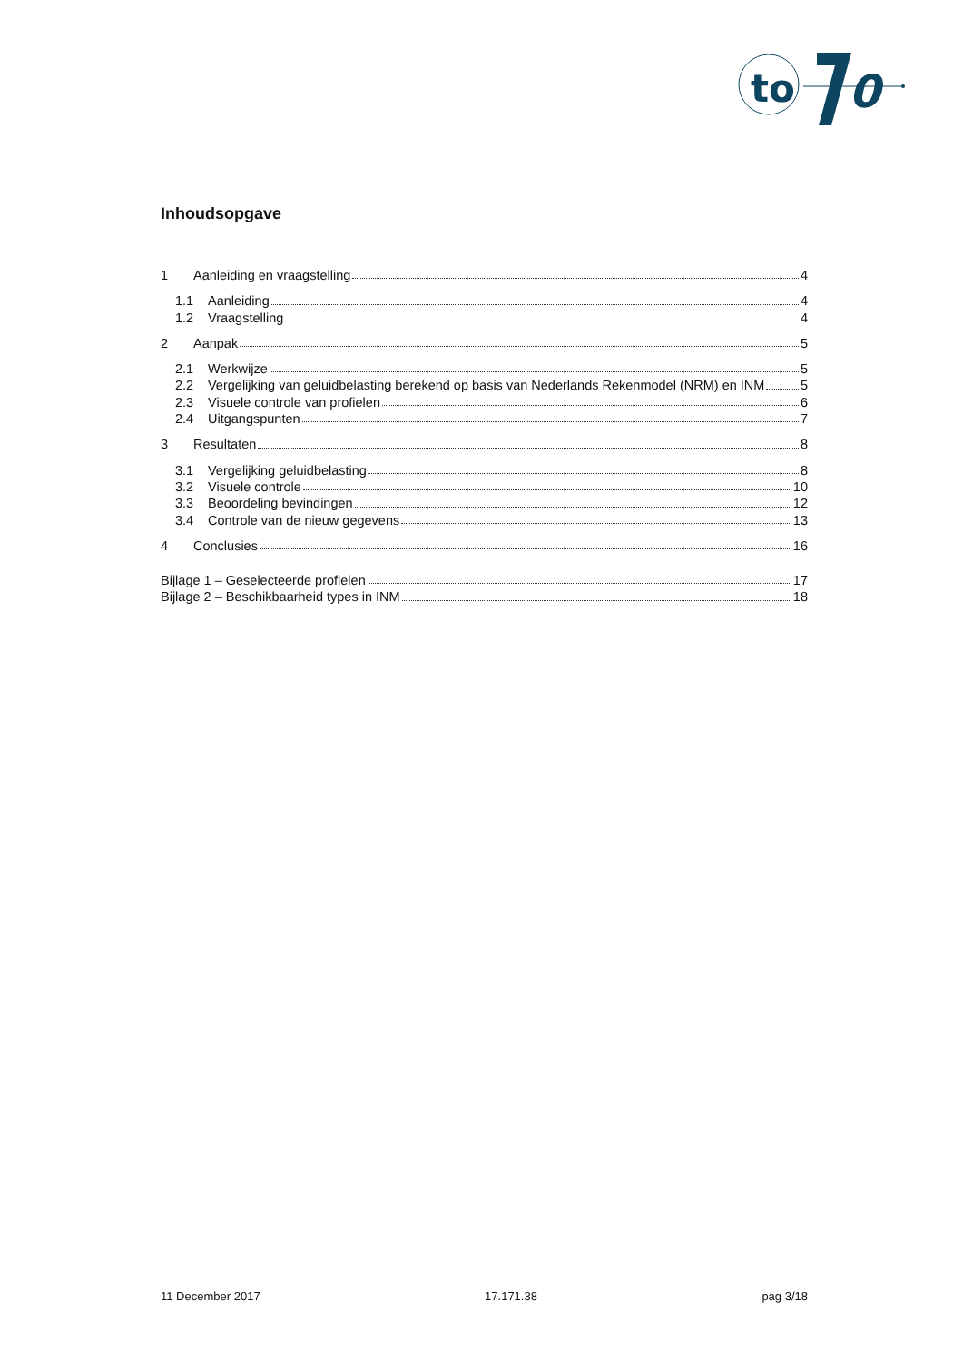to
0
Inhoudsopgave
1 Aanleiding en vraagstelling 4
1.1 Aanleiding 4
1.2 Vraagstelling 4
2 Aanpak 5
2.1 Werkwijze 5
2.2 Vergelijking van geluidbelasting berekend op basis van Nederlands Rekenmodel (NRM) en INM 5
2.3 Visuele controle van profielen 6
2.4 Uitgangspunten 7
3 Resultaten 8
3.1 Vergelijking geluidbelasting 8
3.2 Visuele controle 10
3.3 Beoordeling bevindingen 12
3.4 Controle van de nieuw gegevens 13
4 Conclusies 16
Bijlage 1 – Geselecteerde profielen 17
Bijlage 2 – Beschikbaarheid types in INM 18
11 December 2017 17.171.38 pag 3/18